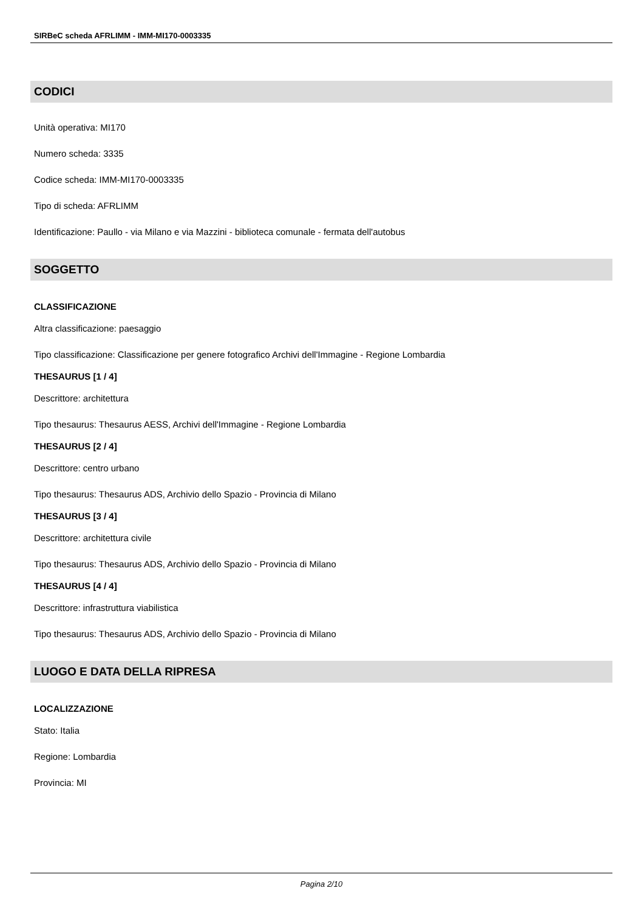SIRBeC scheda AFRLIMM - IMM-MI170-0003335
CODICI
Unità operativa: MI170
Numero scheda: 3335
Codice scheda: IMM-MI170-0003335
Tipo di scheda: AFRLIMM
Identificazione: Paullo - via Milano e via Mazzini - biblioteca comunale - fermata dell'autobus
SOGGETTO
CLASSIFICAZIONE
Altra classificazione: paesaggio
Tipo classificazione: Classificazione per genere fotografico Archivi dell'Immagine - Regione Lombardia
THESAURUS [1 / 4]
Descrittore: architettura
Tipo thesaurus: Thesaurus AESS, Archivi dell'Immagine - Regione Lombardia
THESAURUS [2 / 4]
Descrittore: centro urbano
Tipo thesaurus: Thesaurus ADS, Archivio dello Spazio - Provincia di Milano
THESAURUS [3 / 4]
Descrittore: architettura civile
Tipo thesaurus: Thesaurus ADS, Archivio dello Spazio - Provincia di Milano
THESAURUS [4 / 4]
Descrittore: infrastruttura viabilistica
Tipo thesaurus: Thesaurus ADS, Archivio dello Spazio - Provincia di Milano
LUOGO E DATA DELLA RIPRESA
LOCALIZZAZIONE
Stato: Italia
Regione: Lombardia
Provincia: MI
Pagina 2/10